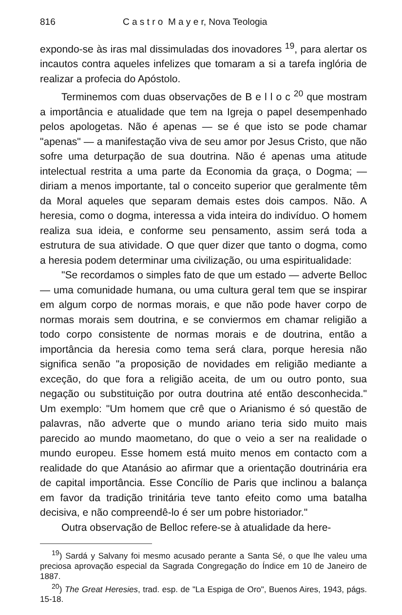816 C a s t r o M a y e r, Nova Teologia
expondo-se às iras mal dissimuladas dos inovadores <sup>19</sup>, para alertar os incautos contra aqueles infelizes que tomaram a si a tarefa inglória de realizar a profecia do Apóstolo.
Terminemos com duas observações de B e l l o c <sup>20</sup> que mostram a importância e atualidade que tem na Igreja o papel desempenhado pelos apologetas. Não é apenas — se é que isto se pode chamar "apenas" — a manifestação viva de seu amor por Jesus Cristo, que não sofre uma deturpação de sua doutrina. Não é apenas uma atitude intelectual restrita a uma parte da Economia da graça, o Dogma; — diriam a menos importante, tal o conceito superior que geralmente têm da Moral aqueles que separam demais estes dois campos. Não. A heresia, como o dogma, interessa a vida inteira do indivíduo. O homem realiza sua ideia, e conforme seu pensamento, assim será toda a estrutura de sua atividade. O que quer dizer que tanto o dogma, como a heresia podem determinar uma civilização, ou uma espiritualidade:
"Se recordamos o simples fato de que um estado — adverte Belloc — uma comunidade humana, ou uma cultura geral tem que se inspirar em algum corpo de normas morais, e que não pode haver corpo de normas morais sem doutrina, e se convier­mos em chamar religião a todo corpo consistente de normas morais e de doutrina, então a importância da heresia como tema será clara, porque heresia não significa senão "a proposição de novidades em religião mediante a exceção, do que fora a religião aceita, de um ou outro ponto, sua negação ou substituição por outra doutrina até então desconhecida." Um exemplo: "Um homem que crê que o Arianismo é só questão de palavras, não adverte que o mundo ariano teria sido muito mais parecido ao mundo maometano, do que o veio a ser na realidade o mundo europeu. Esse homem está muito menos em contacto com a realidade do que Atanásio ao afirmar que a orientação doutrinária era de capital importância. Esse Concílio de Paris que inclinou a balança em favor da tradição trinitária teve tanto efeito como uma batalha decisiva, e não compreendê-lo é ser um pobre historiador."
Outra observação de Belloc refere-se à atualidade da here-
<sup>19</sup>) Sardá y Salvany foi mesmo acusado perante a Santa Sé, o que lhe valeu uma preciosa aprovação especial da Sagrada Congregação do Índice em 10 de Janeiro de 1887.
<sup>20</sup>) The Great Heresies, trad. esp. de "La Espiga de Oro", Buenos Aires, 1943, págs. 15-18.